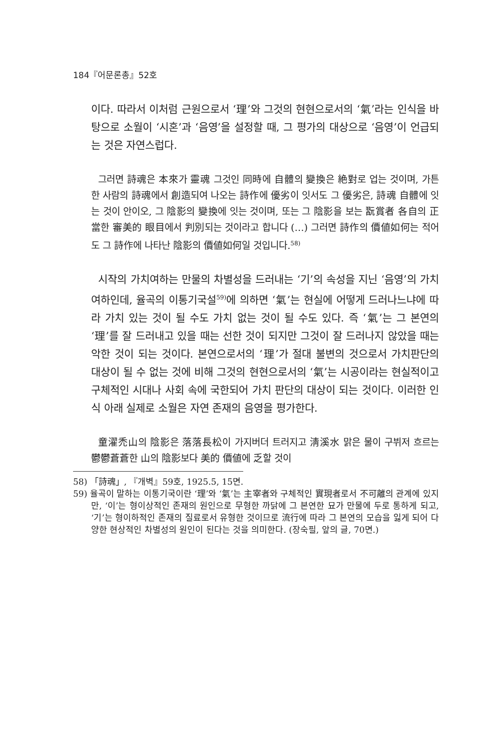184『어문론총』52호
이다. 따라서 이처럼 근원으로서 ‘理’와 그것의 현현으로서의 ‘氣’라는 인식을 바탕으로 소월이 ‘시혼’과 ‘음영’을 설정할 때, 그 평가의 대상으로 ‘음영’이 언급되는 것은 자연스럽다.
그러면 詩魂은 本來가 靈魂 그것인 同時에 自體의 變換은 絶對로 업는 것이며, 가튼 한 사람의 詩魂에서 創造되여 나오는 詩作에 優劣이 잇서도 그 優劣은, 詩魂 自體에 잇는 것이 안이오, 그 陰影의 變換에 잇는 것이며, 또는 그 陰影을 보는 翫賞者 各自의 正當한 審美的 眼目에서 判別되는 것이라고 합니다 (…) 그러면 詩作의 價値如何는 적어도 그 詩作에 나타난 陰影의 價値如何일 것입니다.<sup>58)</sup>
시작의 가치여하는 만물의 차별성을 드러내는 ‘기’의 속성을 지닌 ‘음영’의 가치여하인데, 율곡의 이통기국설<sup>59)</sup>에 의하면 ‘氣’는 현실에 어떻게 드러나느냐에 따라 가치 있는 것이 될 수도 가치 없는 것이 될 수도 있다. 즉 ‘氣’는 그 본연의 ‘理’를 잘 드러내고 있을 때는 선한 것이 되지만 그것이 잘 드러나지 않았을 때는 악한 것이 되는 것이다. 본연으로서의 ‘理’가 절대 불변의 것으로서 가치판단의 대상이 될 수 없는 것에 비해 그것의 현현으로서의 ‘氣’는 시공이라는 현실적이고 구체적인 시대나 사회 속에 국한되어 가치 판단의 대상이 되는 것이다. 이러한 인식 아래 실제로 소월은 자연 존재의 음영을 평가한다.
童濯禿山의 陰影은 落落長松이 가지버더 트러지고 淸溪水 맑은 물이 구뷔저 흐르는 鬱鬱蒼蒼한 山의 陰影보다 美的 價値에 乏할 것이
58) 「詩魂」, 『개벽』59호, 1925.5, 15면.
59) 율곡이 말하는 이통기국이란 ‘理’와 ‘氣’는 主宰者와 구체적인 實現者로서 不可離의 관계에 있지만, ‘이’는 형이상적인 존재의 원인으로 무형한 까닭에 그 본연한 묘가 만물에 두로 통하게 되고, ‘기’는 형이하적인 존재의 질료로서 유형한 것이므로 流行에 따라 그 본연의 모습을 잃게 되어 다양한 현상적인 차별성의 원인이 된다는 것을 의미한다. (장숙필, 앞의 글, 70면.)